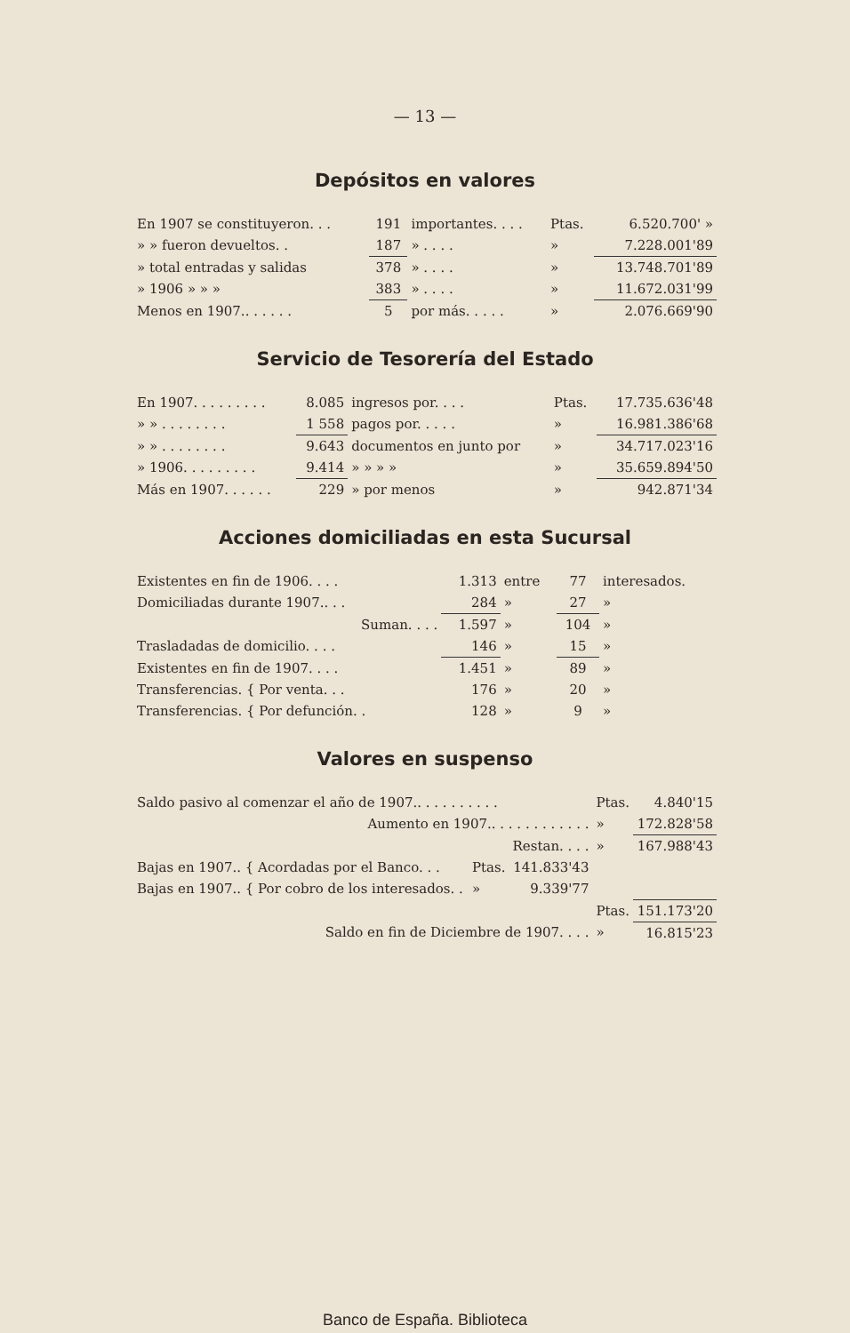— 13 —
Depósitos en valores
| En 1907 se constituyeron. . . | 191 | importantes. . . . | Ptas. | 6.520.700' » |
| » » fueron devueltos. . | 187 | » . . . . | » | 7.228.001'89 |
| » total entradas y salidas | 378 | » . . . . | » | 13.748.701'89 |
| » 1906 » » » | 383 | » . . . . | » | 11.672.031'99 |
| Menos en 1907.. . . . . . | 5 | por más. . . . . | » | 2.076.669'90 |
Servicio de Tesorería del Estado
| En 1907. . . . . . . . . | 8.085 | ingresos por. . . . | Ptas. | 17.735.636'48 |
| » » . . . . . . . . | 1 558 | pagos por. . . . . | » | 16.981.386'68 |
| » » . . . . . . . . | 9.643 | documentos en junto por | » | 34.717.023'16 |
| » 1906. . . . . . . . . | 9.414 | » » » » | » | 35.659.894'50 |
| Más en 1907. . . . . . | 229 | » por menos | » | 942.871'34 |
Acciones domiciliadas en esta Sucursal
| Existentes en fin de 1906. . . . | 1.313 | entre | 77 | interesados. |
| Domiciliadas durante 1907.. . . | 284 | » | 27 | » |
| Suman. . . . | 1.597 | » | 104 | » |
| Trasladadas de domicilio. . . . | 146 | » | 15 | » |
| Existentes en fin de 1907. . . . | 1.451 | » | 89 | » |
| Transferencias. { Por venta. . . | 176 | » | 20 | » |
| Transferencias. { Por defunción. . | 128 | » | 9 | » |
Valores en suspenso
| Saldo pasivo al comenzar el año de 1907.. . . . . . . . . . | | | Ptas. | 4.840'15 |
| Aumento en 1907.. . . . . . . . . . . . | | | » | 172.828'58 |
| Restan. . . . | | | » | 167.988'43 |
| Bajas en 1907.. { Acordadas por el Banco. . . | Ptas. | 141.833'43 | | |
| Bajas en 1907.. { Por cobro de los interesados. . | » | 9.339'77 | | |
| | | | Ptas. | 151.173'20 |
| Saldo en fin de Diciembre de 1907. . . . | | | » | 16.815'23 |
Banco de España. Biblioteca